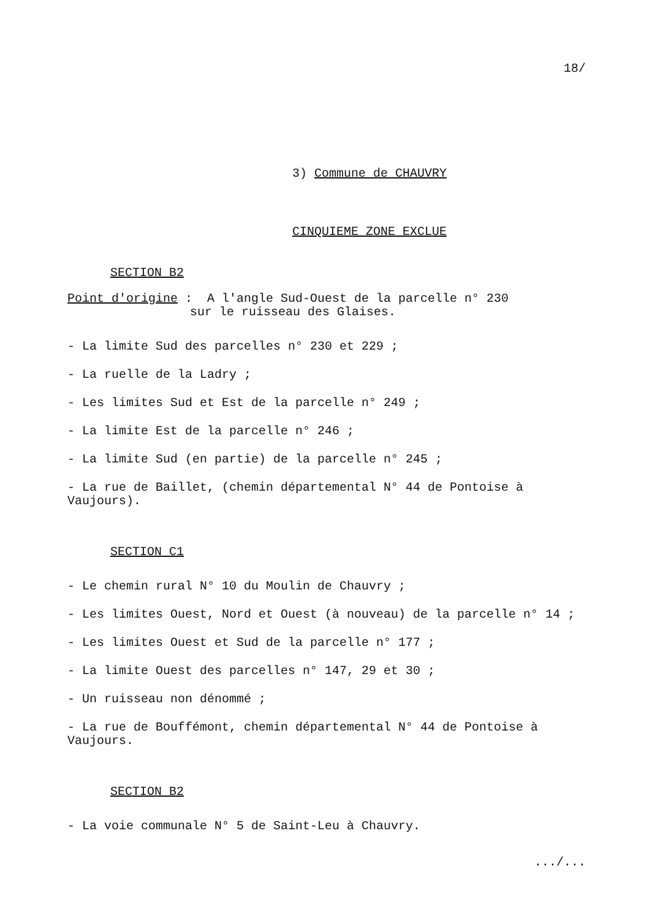18/
3) Commune de CHAUVRY
CINQUIEME ZONE EXCLUE
SECTION B2
Point d'origine : A l'angle Sud-Ouest de la parcelle n° 230
sur le ruisseau des Glaises.
- La limite Sud des parcelles n° 230 et 229 ;
- La ruelle de la Ladry ;
- Les limites Sud et Est de la parcelle n° 249 ;
- La limite Est de la parcelle n° 246 ;
- La limite Sud (en partie) de la parcelle n° 245 ;
- La rue de Baillet, (chemin départemental N° 44 de Pontoise à Vaujours).
SECTION C1
- Le chemin rural N° 10 du Moulin de Chauvry ;
- Les limites Ouest, Nord et Ouest (à nouveau) de la parcelle n° 14 ;
- Les limites Ouest et Sud de la parcelle n° 177 ;
- La limite Ouest des parcelles n° 147, 29 et 30 ;
- Un ruisseau non dénommé ;
- La rue de Bouffémont, chemin départemental N° 44 de Pontoise à Vaujours.
SECTION B2
- La voie communale N° 5 de Saint-Leu à Chauvry.
.../...